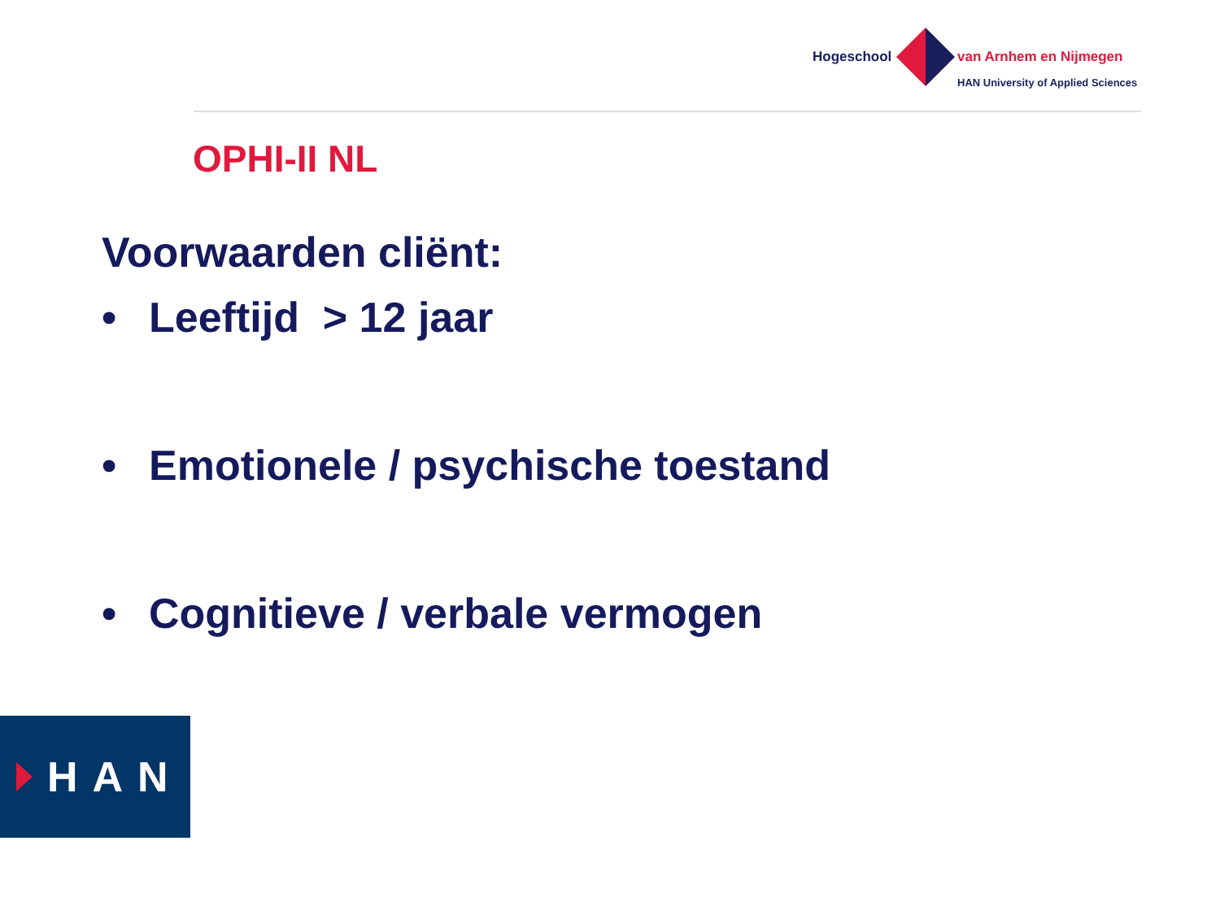Hogeschool van Arnhem en Nijmegen
HAN University of Applied Sciences
OPHI-II NL
Voorwaarden cliënt:
• Leeftijd > 12 jaar
• Emotionele / psychische toestand
• Cognitieve / verbale vermogen
HAN